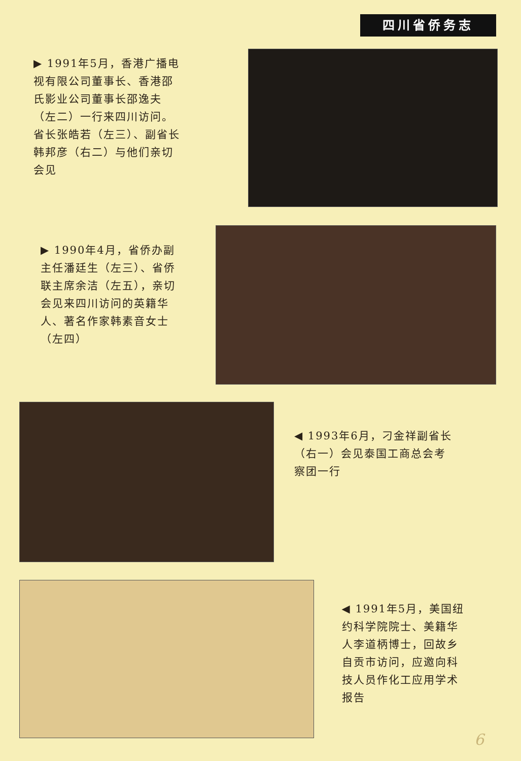四川省侨务志
▶ 1991年5月，香港广播电视有限公司董事长、香港邵氏影业公司董事长邵逸夫（左二）一行来四川访问。省长张皓若（左三）、副省长韩邦彦（右二）与他们亲切会见
▶ 1990年4月，省侨办副主任潘廷生（左三）、省侨联主席余洁（左五），亲切会见来四川访问的英籍华人、著名作家韩素音女士（左四）
◀ 1993年6月，刁金祥副省长（右一）会见泰国工商总会考察团一行
◀ 1991年5月，美国纽约科学院院士、美籍华人李道柄博士，回故乡自贡市访问，应邀向科技人员作化工应用学术报告
6